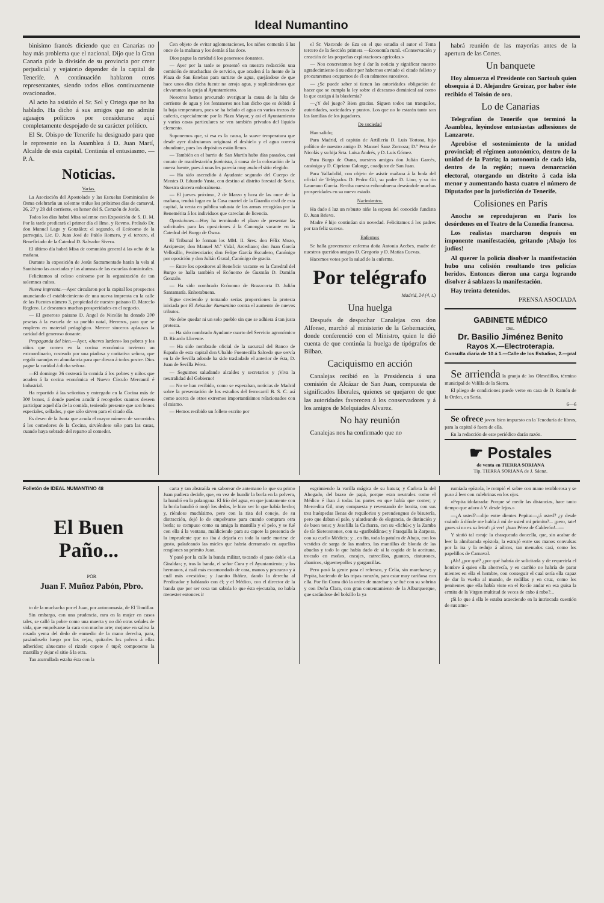Ideal Numantino
binisimo francés diciendo que en Canarias no hay más problema que el nacional. Dijo que la Gran Canaria pide la división de su provincia por creer perjudicial y vejatorio depender de la capital de Tenerife. A continuación hablaron otros representantes, siendo todos ellos continuamente ovacionados.
Al acto ha asistido el Sr. Sol y Ortega que no ha hablado. Ha dicho á sus amigos que no admite agasajos políticos por considerarse aquí completamente despojado de su carácter político.
El Sr. Obispo de Tenerife ha designado para que le represente en la Asamblea á D. Juan Martí, Alcalde de esta capital. Continúa el entusiasmo. —P. A.
Noticias.
Varias.
La Asociación del Apostolado y las Escuelas Dominicales de Osma celebrarán un solemne triduo los próximos días de carnaval, 26, 27 y 28 del corriente, en honor del S. Corazón de Jesús.
Todos los días habrá Misa solemne con Exposición de S. D. M. Por la tarde predicará el primer día el Ilmo. y Revmo. Prelado Dr. don Manuel Lago y González; el segundo, el Ecónomo de la parroquia, Lic. D. Juan José de Pablo Romero, y el tercero, el Beneficiado de la Catedral D. Salvador Sivera.
El último día habrá Misa de comunión general á las ocho de la mañana.
Durante la exposición de Jesús Sacramentado harán la vela al Santísimo las asociadas y las alumnas de las escuelas dominicales.
Felicitamos al celoso ecónomo por la organización de tan solemnes cultos.
Nueva imprenta.—Ayer circularon por la capital los prospectos anunciando el establecimiento de una nueva imprenta en la calle de las Fuentes número 3, propiedad de nuestro paisano D. Marcelo Reglero. Le deseamos muchas prosperidades en el negocio.
— El generoso paisano D. Angel de Nicolás ha donado 200 pesetas á la escuela de su pueblo natal, Herreros, para que se empleen en material pedagógico. Merece sinceros aplausos la caridad del generoso donante.
Propaganda del bien.—Ayer, «Jueves lardero» los pobres y los niños que comen en la cocina económica tuvieron un extraordinario, costeado por una piadosa y caritativa señora, que regaló naranjas en abundancia para que dieran á todos postre. Dios pague la caridad á dicha señora.
—El domingo 26 costeará la comida á los pobres y niños que acuden á la cocina económica el Nuevo Círculo Mercantil é Industrial.
Ha repartido á las señoritas y entregado en la Cocina más de 300 bonos, á donde pueden acudir á recogerlos cuantos deseen participar aquel día de la comida, teniendo presente que son bonos especiales, sellados, y que sólo sirven para el citado día.
Es deseo de la Junta que acuda el mayor número de socorridos á los comedores de la Cocina, sirviéndose sólo para las casas, cuando haya sobrado del reparto al comedor.
Con objeto de evitar aglomeraciones, los niños comerán á las once de la mañana y los demás á las doce.
Dios pague la caridad á los generosos donantes.
— Ayer por la tarde se presentó en nuestra redacción una comisión de muchachas de servicio, que acuden á la fuente de la Plaza de San Esteban para surtirse de agua, quejándose de que hace unos días dicha fuente no arroja agua, y suplicándonos que elevaramos la queja al Ayuntamiento.
Nosotros hemos procurado averiguar la causa de la falta de corriente de agua y los fontaneros nos han dicho que es debido á la baja temperatura, pues se ha helado el agua en varios trozos de cañería, especialmente por la Plaza Mayor, y así el Ayuntamiento y varias casas particulares se ven también privados del líquido elemento.
Suponemos que, si esa es la causa, la suave temperatura que desde ayer disfrutamos originará el deshielo y el agua correrá abundante, pues los depósitos están llenos.
— También en el barrio de San Martín hubo días pasados, casi conato de manifestación feminista, á causa de la colocación de la nueva fuente, pues á unas les parecía muy malo el sitio elegido.
— Ha sido ascendido á Ayudante segundo del Cuerpo de Montes D. Eduardo Yusta, con destino al distrito forestal de Soria. Nuestra sincera enhorabuena.
— El jueves próximo, 2 de Marzo y hora de las once de la mañana, tendrá lugar en la Casa cuartel de la Guardia civil de esta capital, la venta en pública subasta de las armas recogidas por la Benemérita á los individuos que carecían de licencia.
Oposiciones.—Hoy ha terminado el plazo de presentar las solicitudes para las oposiciones á la Canongía vacante en la Catedral del Burgo de Osma.
El Tribunal lo forman los MM. II. Sres. don Félix Mozo, Arcipreste; don Manuel M.ª Vidal, Arcediano; don Juan García Vellosillo, Penitenciario; don Felipe García Escudero, Canónigo por oposición y don Julián Gratal, Canónigo de gracia.
— Entre los opositores al Beneficio vacante en la Catedral del Burgo se halla también el Ecónomo de Guzmán D. Damián Gonzalo.
— Ha sido nombrado Ecónomo de Brazacorta D. Julián Santamaría. Enhorabuena.
Sigue creciendo y tomando serias proporciones la protesta iniciada por El Avisador Numantino contra el aumento de nuevos tributos.
No debe quedar ni un solo pueblo sin que se adhiera á tan justa protesta.
— Ha sido nombrado Ayudante cuarto del Servicio agronómico D. Ricardo Llorente.
— Ha sido nombrado oficial de la sucursal del Banco de España de esta capital don Ubaldo Fuentecilla Salcedo que servía en la de Sevilla adonde ha sido trasladado el anterior de ésta, D. Juan de Sevilla Pérez.
— Seguimos saludando alcaldes y secretarios y ¡Viva la neutralidad del Gobierno!
— No se han recibido, como se esperaban, noticias de Madrid sobre la presentación de los estudios del ferrocarril B. S. C. así como acerca de otros extremos importantísimos relacionados con el mismo.
— Hemos recibido un folleto escrito por
el Sr. Vizconde de Eza en el que estudia el autor el Tema tercero de la Sección primera —Economía rural. «Conservación y creación de las pequeñas explotaciones agrícolas.»
— Nos concretamos hoy á dar la noticia y significar nuestro agradecimiento á su editor por habernos enviado el citado folleto y procuraremos ocuparnos de él en números sucesivos.
— ¿Se puede saber si tienen las autoridades obligación de hacer que se cumpla la ley sobre el descanso dominical así como la que castiga á la blasfemia?
—¿Y del juego? Bien gracias. Siguen todos tan tranquilos, autoridades, sociedades y puntos. Los que no lo estarán tanto son las familias de los jugadores.
De sociedad
Han salido;
Para Madrid, el capitán de Artillería D. Luis Tortosa, hijo político de nuestro amigo D. Manuel Sanz Zornoza; D.ª Petra de Nicolás y su hija Srta. Luisa Andrés, y D. Luis Gómez.
Para Burgo de Osma, nuestros amigos don Julián Garcés, canónigo y D. Cipriano Calonge, coadjutor de San Juan.
Para Valladolid, con objeto de asistir mañana á la boda del oficial de Telégrafos D. Pedro Gil, su padre D. Lino, y su tío Laureano García. Reciba nuestra enhorabuena deseándole muchas prosperidades en su nuevo estado.
Nacimientos.
Ha dado á luz un robusto niño la esposa del conocido fundista D. Juan Brieva.
Madre é hijo continúan sin novedad. Felicitamos á los padres por tan feliz suceso.
Enfermos
Se halla gravemente enferma doña Antonia Acebes, madre de nuestros queridos amigos D. Gregorio y D. Matías Cuevas.
Hacemos votos por la salud de la enferma.
Por telégrafo
Madrid, 24 (4, t.)
Una huelga
Después de despachar Canalejas con don Alfonso, marchó al ministerio de la Gobernación, donde conferenció con el Ministro, quien le dió cuenta de que continúa la huelga de tipógrafos de Bilbao.
Caciquismo en acción
Canalejas recibió en la Presidencia á una comisión de Alcázar de San Juan, compuesta de significados liberales, quienes se quejaron de que las autoridades favorecen á los conservadores y á los amigos de Melquiades Alvarez.
No hay reunión
Canalejas nos ha confirmado que no
habrá reunión de las mayorías antes de la apertura de las Cortes.
Un banquete
Hoy almuerza el Presidente con Sartouh quien obsequia á D. Alejandro Groizar, por haber éste recibido el Toisón de oro.
Lo de Canarias
Telegrafían de Tenerife que terminó la Asamblea, leyéndose entusiastas adhesiones de Lanzarote.
Aprobóse el sostenimiento de la unidad provincial; el régimen autonómico, dentro de la unidad de la Patria; la autonomía de cada isla, dentro de la región; nueva demarcación electoral, otorgando un distrito á cada isla menor y aumentando hasta cuatro el número de Diputados por la jurisdicción de Tenerife.
Colisiones en París
Anoche se reprodujeron en París los desórdenes en el Teatro de la Comedia francesa.
Los realistas marcharon después en imponente manifestación, gritando ¡Abajo los judíos!
Al querer la policía disolver la manifestación hubo una colisión resultando tres policías heridos. Entonces dieron una carga logrando disolver á sablazos la manifestación.
Hay treinta detenidos.
PRENSA ASOCIADA
GABINETE MÉDICO
DEL
Dr. Basilio Jiménez Benito
Rayos X.—Electroterapia.
Consulta diaria de 10 á 1.—Calle de los Estudios, 2.—pral
Se arrienda la granja de los Olmedillos, término municipal de Velilla de la Sierra.
El pliego de condiciones puede verse en casa de D. Ramón de la Orden, en Soria.
6—6
Se ofrece joven bien impuesto en la Teneduría de libros, para la capital ó fuera de ella.
En la redacción de este periódico darán razón.
☛ Postales
de venta en TIERRA SORIANA
Tip. TIERRA SORIANA de J. Sáenz.
Folletón de IDEAL NUMANTINO 48
El Buen Paño...
POR
Juan F. Muñoz Pabón, Pbro.
to de la muchacha por el Juan, por antonomasia, de El Tomillar.
Sin embargo, con una prudencia, rara en la mujer en casos tales, se calló la pobre como una muerta y no dió otras señales de vida, que empolvarse la cara con mucho arte; mojarse en saliva la rosada yema del dedo de enmedio de la mano derecha, para, pasándoselo luego por las cejas, quitarles los polvos á ellas adheridos; ahuecarse el rizado copete ó tupé; componerse la mantilla y dejar el sitio á la otra.
Tan aturrullada estaba ésta con la
carta y tan abstraída en saborear de antemano lo que su primo Juan pudiera decirle, que, en vez de hundir la borla en la polvera, la hundió en la palangana. El frío del agua, en que juntamente con la borla hundió ó mojó los dedos, le hizo ver lo que había hecho; y, riéndose muchísimo, pero con la risa del conejo, de su distracción, dejó lo de empolvarse para cuando comprara otra borla; se compuso como su amiga la mantilla y el pelo, y se fué con ella á la ventana, maldiciendo para su capote la presencia de la imprudente que no iba á dejarla en toda la tarde morirse de gusto, paladeando las mieles que habría derramado en aquellos renglones su primito Juan.
Y pasó por la calle la banda militar, tocando el paso doble «La Giralda»; y, tras la banda, el señor Cura y el Ayuntamiento; y los hermanos, á cuál más escamondado de cara, manos y pescuezo y á cuál más «vestido»; y Juanito Ibáñez, dando la derecha al Predicador y hablando con él; y el Médico, con el director de la banda que por ser cosa tan sabida lo que ésta ejecutaba, no había menester entonces ir
esgrimiendo la varilla mágica de su batuta; y Carlota la del Abogado, del brazo de papá, porque eran neutrales como el Médico é iban á todas las partes en que había que comer; y Mercedita Gil, muy compuesta y reventando de bonita, con sus tres huéspedas llenas de requilorios y perendengues de bisutería, pero que daban el palo, y alardeando de elegancia, de distinción y de buen tono; y Josefilla la Cacharra, con su «fichú»; y la Zamba de tío Sietetostones, con su «garibaldina»; y Frasquilla la Zarposa, con su cuello Médicis; y... en fin, toda la patulea de Abajo, con los vestidos de sarga de las madres, las mantillas de blonda de las abuelas y todo lo que había dado de sí la cogida de la aceituna, trocado en moños, encajes, catrecillos, guantes, cinturones, abanicos, siguemepollos y gargantillas.
Pero pasó la gente para el refresco, y Celia, sin marcharse; y Pepita, haciendo de las tripas corazón, para estar muy cariñosa con ella. Por fin Curra dió la orden de marchar y se fué con su sobrina y con Doña Clara, con gran contentamiento de la Alburquerque, que sacándose del bolsillo la ya
rumiada epístola, le rompió el sobre con mano temblorosa y se puso á leer con culebrinas en los ojos.
«Pepita idolatrada: Porque sé medir las distancias, hace tanto tiempo que adoro á V. desde lejos.»
—¿A usted?—dijo entre dientes Pepita:—¿á usted? ¿y desde cuándo á dónde me habla á mí de usted mi primito?... ¡pero, tate! ¡pues si no es su letra!: ¡á ver! ¡Juan Pérez de Calderón!...—
Y sintió tal coraje la chasqueada doncella, que, sin acabar de leer la almibarada epístola, la estrujó entre sus manos convulsas por la ira y la redujo á añicos, tan menudos casi, como los papelillos de Carnaval.
¡Ah! ¿por qué? ¿por qué habría de solicitarla y de requerirla el hombre á quien ella aborrecía, y en cambio no habría de parar mientes en ella el hombre, con conseguir el cual sería ella capaz de dar la vuelta al mundo, de rodillas y en cruz, como los penitentes que ella había visto en el Rocío andar en esa guisa la ermita de la Virgen multitud de veces de cabo á rabo?...
¡Si lo que á ella le estaba acaeciendo en la intrincada cuestión de sus amo-